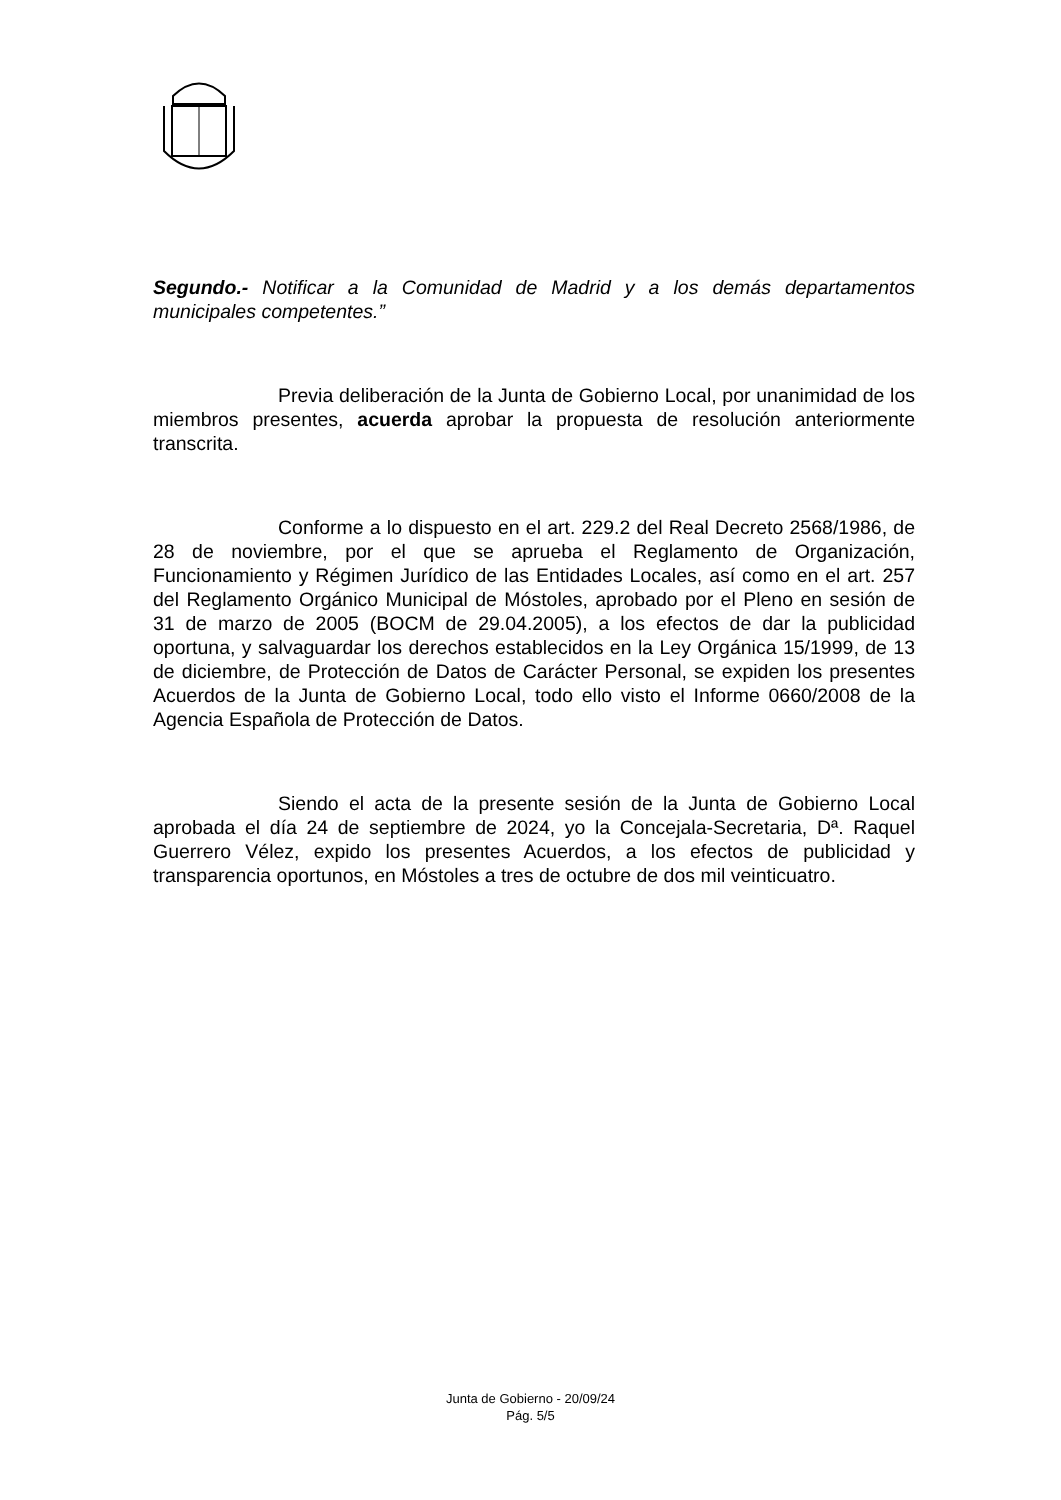Segundo.- Notificar a la Comunidad de Madrid y a los demás departamentos municipales competentes.”
Previa deliberación de la Junta de Gobierno Local, por unanimidad de los miembros presentes, acuerda aprobar la propuesta de resolución anteriormente transcrita.
Conforme a lo dispuesto en el art. 229.2 del Real Decreto 2568/1986, de 28 de noviembre, por el que se aprueba el Reglamento de Organización, Funcionamiento y Régimen Jurídico de las Entidades Locales, así como en el art. 257 del Reglamento Orgánico Municipal de Móstoles, aprobado por el Pleno en sesión de 31 de marzo de 2005 (BOCM de 29.04.2005), a los efectos de dar la publicidad oportuna, y salvaguardar los derechos establecidos en la Ley Orgánica 15/1999, de 13 de diciembre, de Protección de Datos de Carácter Personal, se expiden los presentes Acuerdos de la Junta de Gobierno Local, todo ello visto el Informe 0660/2008 de la Agencia Española de Protección de Datos.
Siendo el acta de la presente sesión de la Junta de Gobierno Local aprobada el día 24 de septiembre de 2024, yo la Concejala-Secretaria, Dª. Raquel Guerrero Vélez, expido los presentes Acuerdos, a los efectos de publicidad y transparencia oportunos, en Móstoles a tres de octubre de dos mil veinticuatro.
Junta de Gobierno - 20/09/24
Pág. 5/5